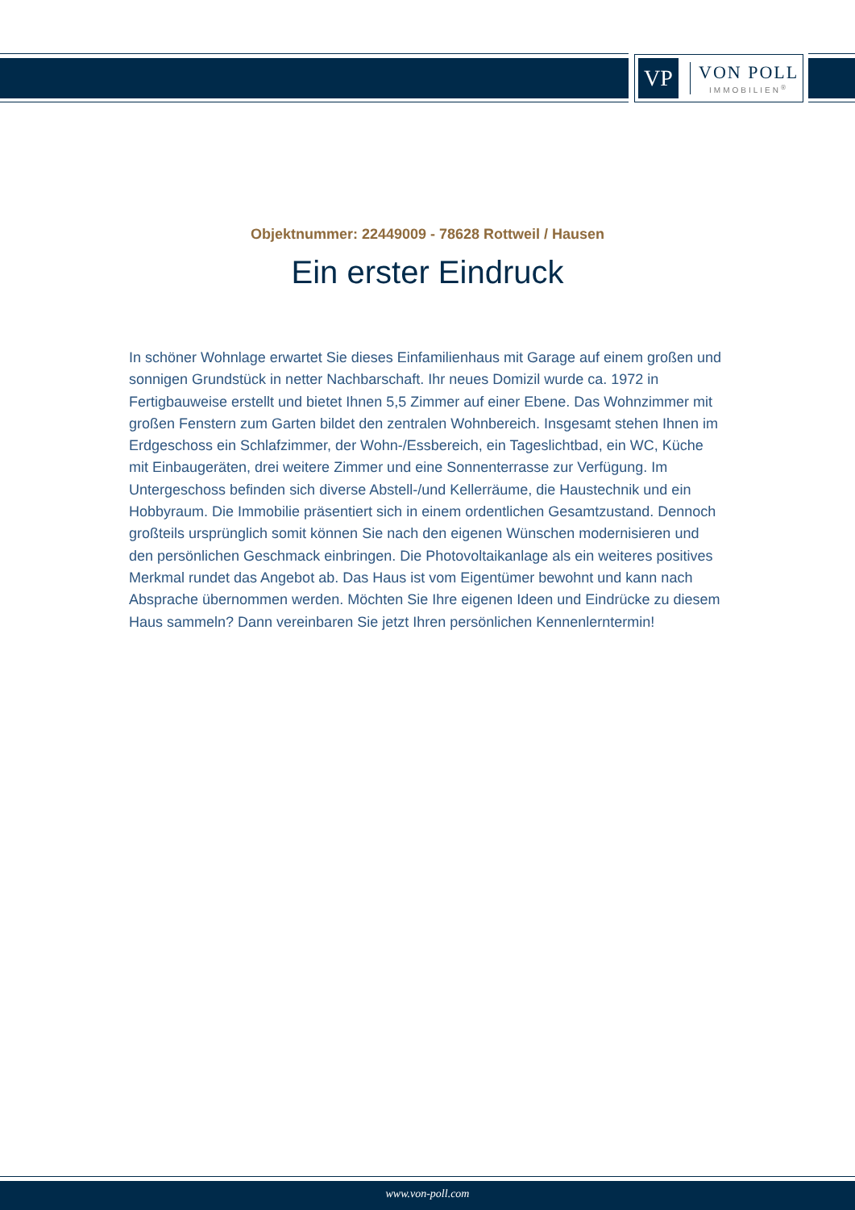VP
VON POLL
IMMOBILIEN<sup>®</sup>
Objektnummer: 22449009 - 78628 Rottweil / Hausen
Ein erster Eindruck
In schöner Wohnlage erwartet Sie dieses Einfamilienhaus mit Garage auf einem großen und sonnigen Grundstück in netter Nachbarschaft. Ihr neues Domizil wurde ca. 1972 in Fertigbauweise erstellt und bietet Ihnen 5,5 Zimmer auf einer Ebene. Das Wohnzimmer mit großen Fenstern zum Garten bildet den zentralen Wohnbereich. Insgesamt stehen Ihnen im Erdgeschoss ein Schlafzimmer, der Wohn-/Essbereich, ein Tageslichtbad, ein WC, Küche mit Einbaugeräten, drei weitere Zimmer und eine Sonnenterrasse zur Verfügung. Im Untergeschoss befinden sich diverse Abstell-/und Kellerräume, die Haustechnik und ein Hobbyraum. Die Immobilie präsentiert sich in einem ordentlichen Gesamtzustand. Dennoch großteils ursprünglich somit können Sie nach den eigenen Wünschen modernisieren und den persönlichen Geschmack einbringen. Die Photovoltaikanlage als ein weiteres positives Merkmal rundet das Angebot ab. Das Haus ist vom Eigentümer bewohnt und kann nach Absprache übernommen werden. Möchten Sie Ihre eigenen Ideen und Eindrücke zu diesem Haus sammeln? Dann vereinbaren Sie jetzt Ihren persönlichen Kennenlerntermin!
www.von-poll.com